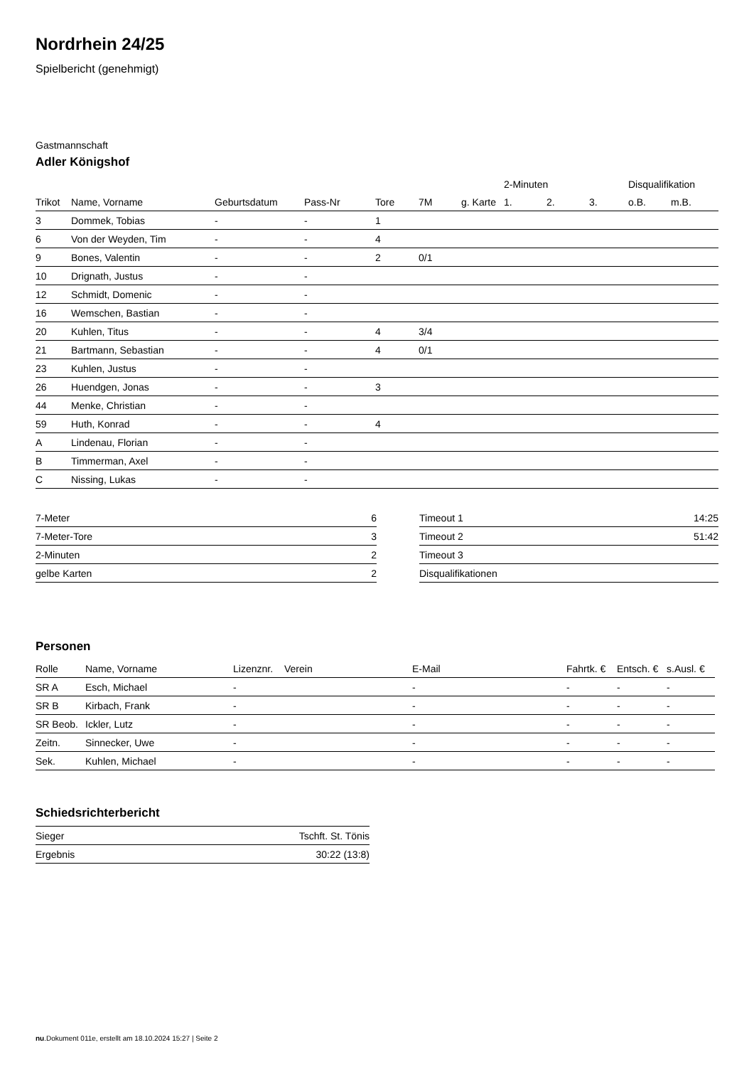Nordrhein 24/25
Spielbericht (genehmigt)
Gastmannschaft
Adler Königshof
| | | | | | | | 2-Minuten | | | Disqualifikation | |
| --- | --- | --- | --- | --- | --- | --- | --- | --- | --- | --- | --- |
| Trikot | Name, Vorname | Geburtsdatum | Pass-Nr | Tore | 7M | g. Karte | 1. | 2. | 3. | o.B. | m.B. |
| 3 | Dommek, Tobias | - | - | 1 | | | | | | | |
| 6 | Von der Weyden, Tim | - | - | 4 | | | | | | | |
| 9 | Bones, Valentin | - | - | 2 | 0/1 | | | | | | |
| 10 | Drignath, Justus | - | - | | | | | | | | |
| 12 | Schmidt, Domenic | - | - | | | | | | | | |
| 16 | Wemschen, Bastian | - | - | | | | | | | | |
| 20 | Kuhlen, Titus | - | - | 4 | 3/4 | | | | | | |
| 21 | Bartmann, Sebastian | - | - | 4 | 0/1 | | | | | | |
| 23 | Kuhlen, Justus | - | - | | | | | | | | |
| 26 | Huendgen, Jonas | - | - | 3 | | | | | | | |
| 44 | Menke, Christian | - | - | | | | | | | | |
| 59 | Huth, Konrad | - | - | 4 | | | | | | | |
| A | Lindenau, Florian | - | - | | | | | | | | |
| B | Timmerman, Axel | - | - | | | | | | | | |
| C | Nissing, Lukas | - | - | | | | | | | | |
| 7-Meter | 6 |
| 7-Meter-Tore | 3 |
| 2-Minuten | 2 |
| gelbe Karten | 2 |
| Timeout 1 | 14:25 |
| Timeout 2 | 51:42 |
| Timeout 3 | |
| Disqualifikationen | |
Personen
| Rolle | Name, Vorname | Lizenznr. | Verein | E-Mail | Fahrtk. € | Entsch. € | s.Ausl. € |
| --- | --- | --- | --- | --- | --- | --- | --- |
| SR A | Esch, Michael | - | | - | - | - | - |
| SR B | Kirbach, Frank | - | | - | - | - | - |
| SR Beob. | Ickler, Lutz | - | | - | - | - | - |
| Zeitn. | Sinnecker, Uwe | - | | - | - | - | - |
| Sek. | Kuhlen, Michael | - | | - | - | - | - |
Schiedsrichterbericht
| Sieger | Tschft. St. Tönis |
| Ergebnis | 30:22 (13:8) |
nu.Dokument 011e, erstellt am 18.10.2024 15:27 | Seite 2